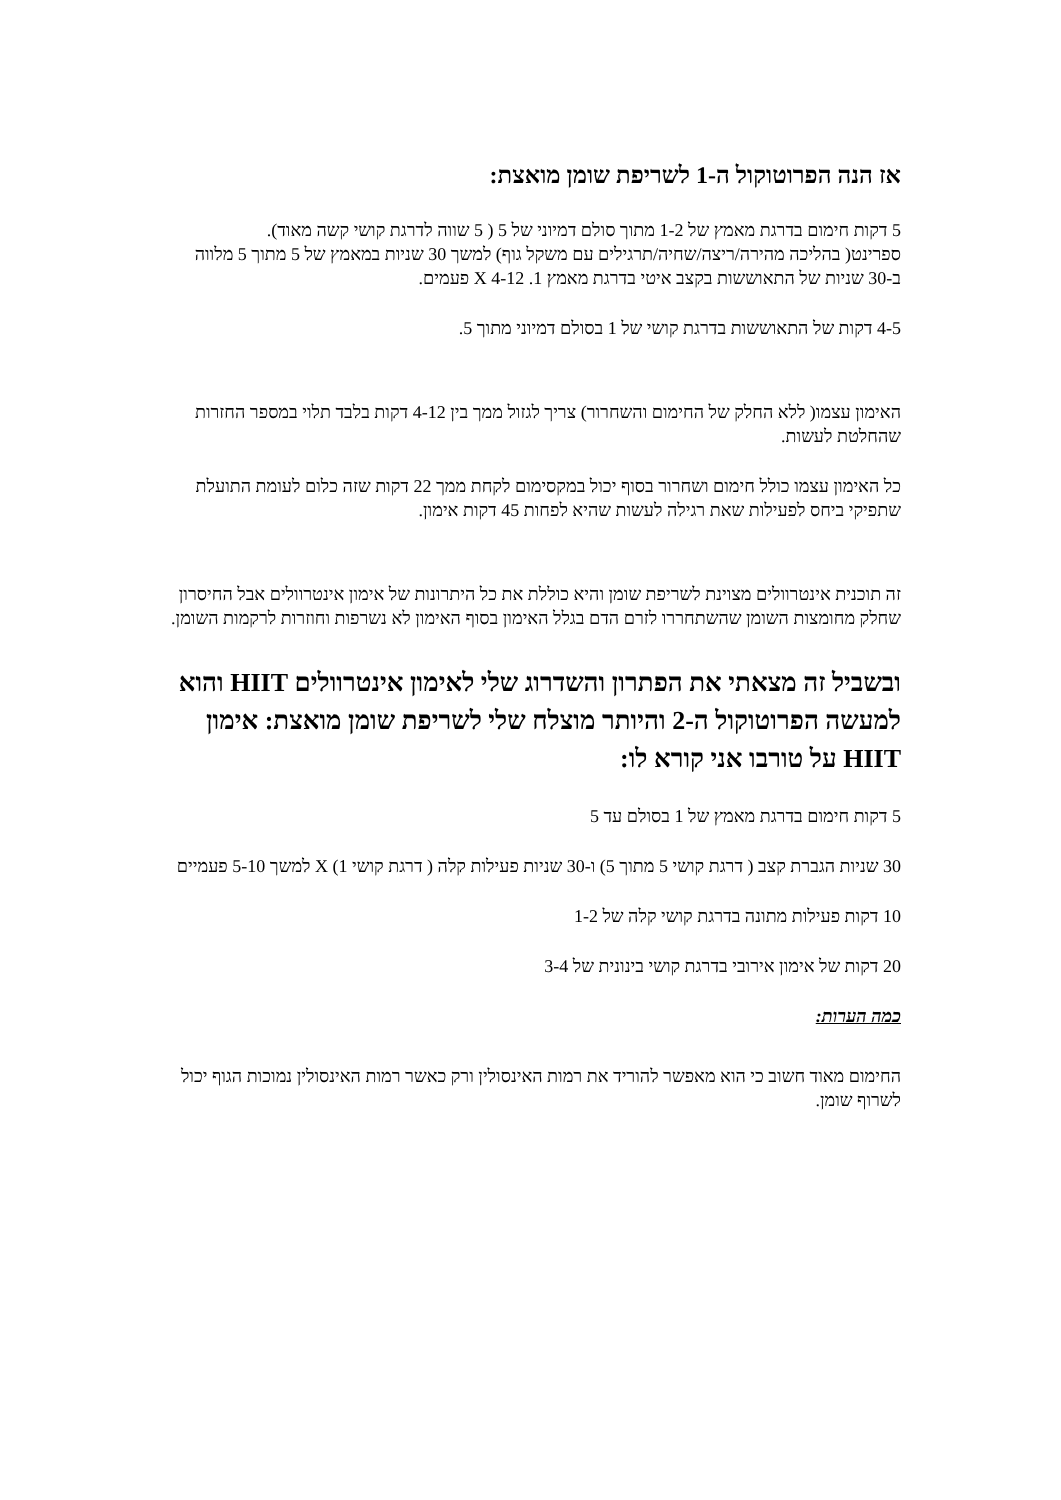אז הנה הפרוטוקול ה-1 לשריפת שומן מואצת:
5 דקות חימום בדרגת מאמץ של 1-2 מתוך סולם דמיוני של 5 ( 5 שווה לדרגת קושי קשה מאוד).
ספרינט( בהליכה מהירה/ריצה/שחיה/תרגילים עם משקל גוף) למשך 30 שניות במאמץ של 5 מתוך 5 מלווה ב-30 שניות של התאוששות בקצב איטי בדרגת מאמץ 1. X 4-12 פעמים.
4-5 דקות של התאוששות בדרגת קושי של 1 בסולם דמיוני מתוך 5.
האימון עצמו( ללא החלק של החימום והשחרור) צריך לגזול ממך בין 4-12 דקות בלבד תלוי במספר החזרות שהחלטת לעשות.
כל האימון עצמו כולל חימום ושחרור בסוף יכול במקסימום לקחת ממך 22 דקות שזה כלום לעומת התועלת שתפיקי ביחס לפעילות שאת רגילה לעשות שהיא לפחות 45 דקות אימון.
זה תוכנית אינטרוולים מצוינת לשריפת שומן והיא כוללת את כל היתרונות של אימון אינטרוולים אבל החיסרון שחלק מחומצות השומן שהשתחררו לזרם הדם בגלל האימון בסוף האימון לא נשרפות וחוזרות לרקמות השומן.
ובשביל זה מצאתי את הפתרון והשדרוג שלי לאימון אינטרוולים HIIT והוא למעשה הפרוטוקול ה-2 והיותר מוצלח שלי לשריפת שומן מואצת: אימון HIIT על טורבו אני קורא לו:
5 דקות חימום בדרגת מאמץ של 1 בסולם עד 5
30 שניות הגברת קצב ( דרגת קושי 5 מתוך 5) ו-30 שניות פעילות קלה ( דרגת קושי 1) X למשך 5-10 פעמיים
10 דקות פעילות מתונה בדרגת קושי קלה של 1-2
20 דקות של אימון אירובי בדרגת קושי בינונית של 3-4
כמה הערות:
החימום מאוד חשוב כי הוא מאפשר להוריד את רמות האינסולין ורק כאשר רמות האינסולין נמוכות הגוף יכול לשרוף שומן.